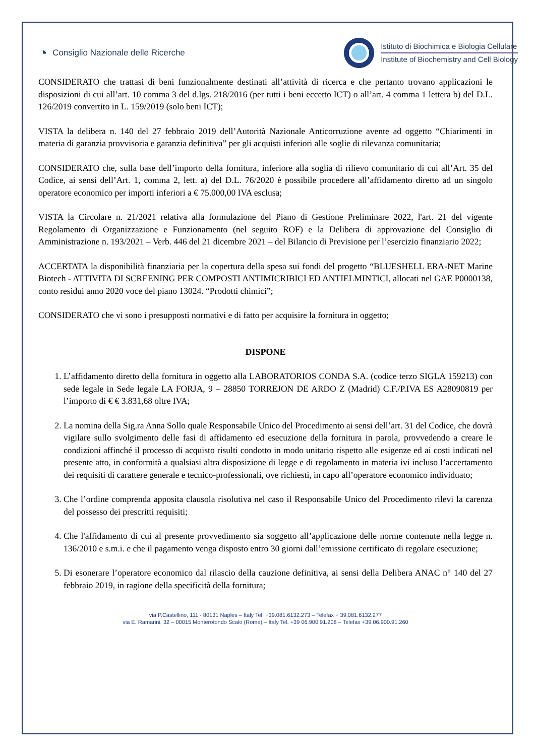◔ Consiglio Nazionale delle Ricerche
Istituto di Biochimica e Biologia Cellulare
Institute of Biochemistry and Cell Biology
CONSIDERATO che trattasi di beni funzionalmente destinati all’attività di ricerca e che pertanto trovano applicazioni le disposizioni di cui all’art. 10 comma 3 del d.lgs. 218/2016 (per tutti i beni eccetto ICT) o all’art. 4 comma 1 lettera b) del D.L. 126/2019 convertito in L. 159/2019 (solo beni ICT);
VISTA la delibera n. 140 del 27 febbraio 2019 dell’Autorità Nazionale Anticorruzione avente ad oggetto “Chiarimenti in materia di garanzia provvisoria e garanzia definitiva” per gli acquisti inferiori alle soglie di rilevanza comunitaria;
CONSIDERATO che, sulla base dell’importo della fornitura, inferiore alla soglia di rilievo comunitario di cui all’Art. 35 del Codice, ai sensi dell’Art. 1, comma 2, lett. a) del D.L. 76/2020 è possibile procedere all’affidamento diretto ad un singolo operatore economico per importi inferiori a € 75.000,00 IVA esclusa;
VISTA la Circolare n. 21/2021 relativa alla formulazione del Piano di Gestione Preliminare 2022, l'art. 21 del vigente Regolamento di Organizzazione e Funzionamento (nel seguito ROF) e la Delibera di approvazione del Consiglio di Amministrazione n. 193/2021 – Verb. 446 del 21 dicembre 2021 – del Bilancio di Previsione per l’esercizio finanziario 2022;
ACCERTATA la disponibilità finanziaria per la copertura della spesa sui fondi del progetto “BLUESHELL ERA-NET Marine Biotech - ATTIVITA DI SCREENING PER COMPOSTI ANTIMICRIBICI ED ANTIELMINTICI, allocati nel GAE P0000138, conto residui anno 2020 voce del piano 13024. “Prodotti chimici”;
CONSIDERATO che vi sono i presupposti normativi e di fatto per acquisire la fornitura in oggetto;
DISPONE
1. L’affidamento diretto della fornitura in oggetto alla LABORATORIOS CONDA S.A. (codice terzo SIGLA 159213) con sede legale in Sede legale LA FORJA, 9 – 28850 TORREJON DE ARDO Z (Madrid) C.F./P.IVA ES A28090819 per l’importo di € € 3.831,68 oltre IVA;
2. La nomina della Sig.ra Anna Sollo quale Responsabile Unico del Procedimento ai sensi dell’art. 31 del Codice, che dovrà vigilare sullo svolgimento delle fasi di affidamento ed esecuzione della fornitura in parola, provvedendo a creare le condizioni affinché il processo di acquisto risulti condotto in modo unitario rispetto alle esigenze ed ai costi indicati nel presente atto, in conformità a qualsiasi altra disposizione di legge e di regolamento in materia ivi incluso l’accertamento dei requisiti di carattere generale e tecnico-professionali, ove richiesti, in capo all’operatore economico individuato;
3. Che l’ordine comprenda apposita clausola risolutiva nel caso il Responsabile Unico del Procedimento rilevi la carenza del possesso dei prescritti requisiti;
4. Che l'affidamento di cui al presente provvedimento sia soggetto all’applicazione delle norme contenute nella legge n. 136/2010 e s.m.i. e che il pagamento venga disposto entro 30 giorni dall’emissione certificato di regolare esecuzione;
5. Di esonerare l’operatore economico dal rilascio della cauzione definitiva, ai sensi della Delibera ANAC n° 140 del 27 febbraio 2019, in ragione della specificità della fornitura;
via P.Castellino, 111 - 80131 Naples – Italy Tel. +39.081.6132.273 – Telefax + 39.081.6132.277
via E. Ramarini, 32 – 00015 Monterotondo Scalo (Rome) – Italy Tel. +39 06.900.91.208 – Telefax +39.06.900.91.260